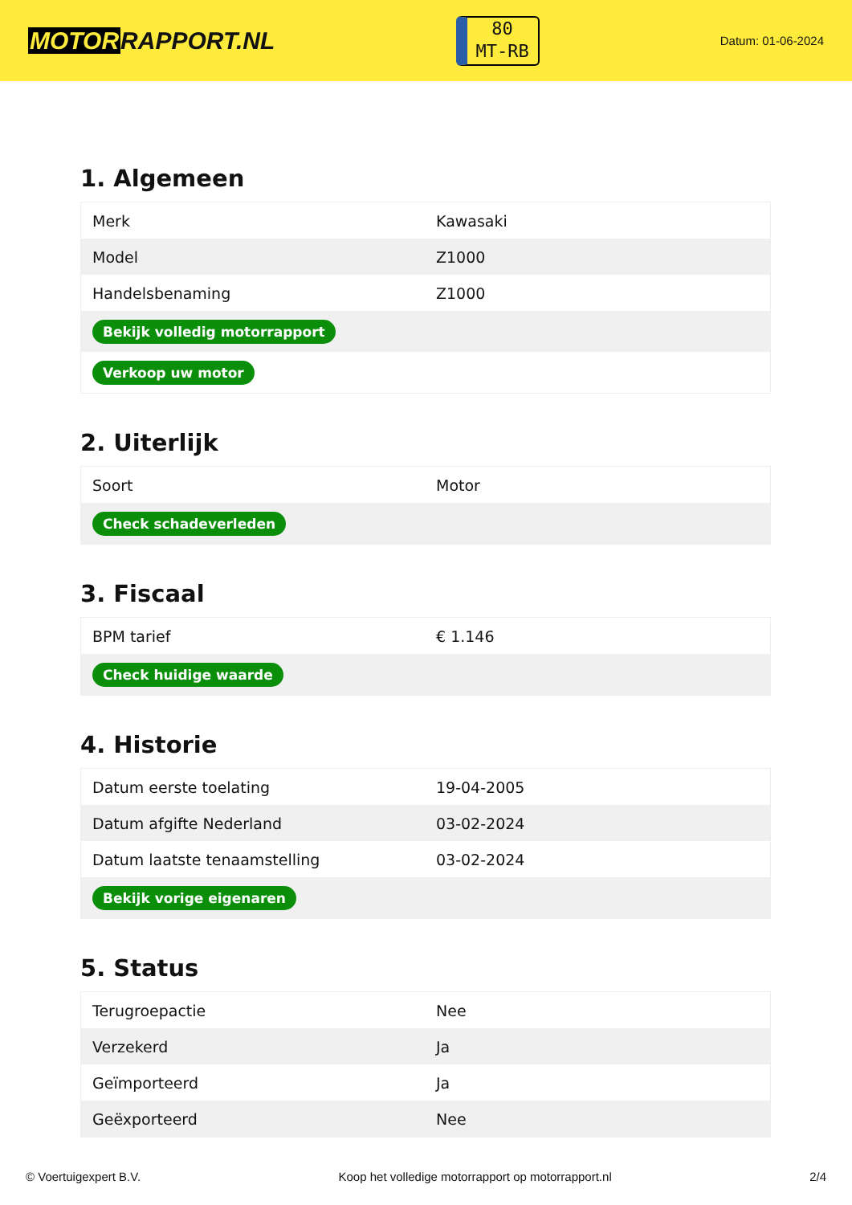MOTORRAPPORT.NL
80
MT-RB
Datum: 01-06-2024
1. Algemeen
| Merk | Kawasaki |
| Model | Z1000 |
| Handelsbenaming | Z1000 |
| Bekijk volledig motorrapport | |
| Verkoop uw motor | |
2. Uiterlijk
| Soort | Motor |
| Check schadeverleden | |
3. Fiscaal
| BPM tarief | € 1.146 |
| Check huidige waarde | |
4. Historie
| Datum eerste toelating | 19-04-2005 |
| Datum afgifte Nederland | 03-02-2024 |
| Datum laatste tenaamstelling | 03-02-2024 |
| Bekijk vorige eigenaren | |
5. Status
| Terugroepactie | Nee |
| Verzekerd | Ja |
| Geïmporteerd | Ja |
| Geëxporteerd | Nee |
© Voertuigexpert B.V. Koop het volledige motorrapport op motorrapport.nl 2/4